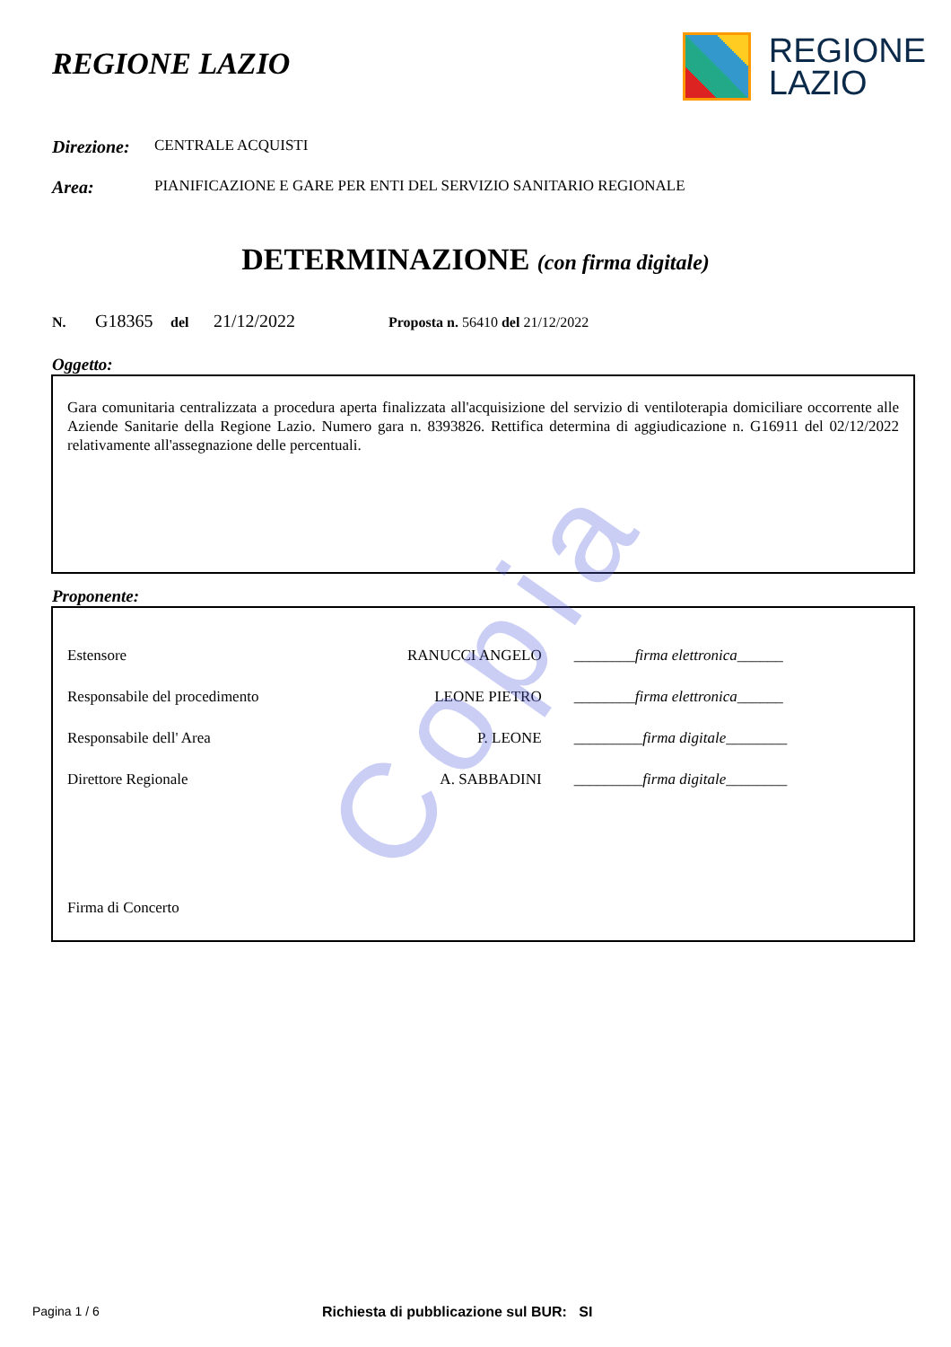REGIONE LAZIO
REGIONE
LAZIO
Direzione: CENTRALE ACQUISTI
Area: PIANIFICAZIONE E GARE PER ENTI DEL SERVIZIO SANITARIO REGIONALE
DETERMINAZIONE (con firma digitale)
N. G18365 del 21/12/2022 Proposta n. 56410 del 21/12/2022
Oggetto:
Gara comunitaria centralizzata a procedura aperta finalizzata all'acquisizione del servizio di ventiloterapia domiciliare occorrente alle Aziende Sanitarie della Regione Lazio. Numero gara n. 8393826. Rettifica determina di aggiudicazione n. G16911 del 02/12/2022 relativamente all'assegnazione delle percentuali.
Proponente:
| Estensore | RANUCCI ANGELO | ________ firma elettronica ______ |
| Responsabile del procedimento | LEONE PIETRO | ________ firma elettronica ______ |
| Responsabile dell' Area | P. LEONE | _________ firma digitale ________ |
| Direttore Regionale | A. SABBADINI | _________ firma digitale ________ |
Firma di Concerto
Copia
Pagina 1 / 6 Richiesta di pubblicazione sul BUR: SI